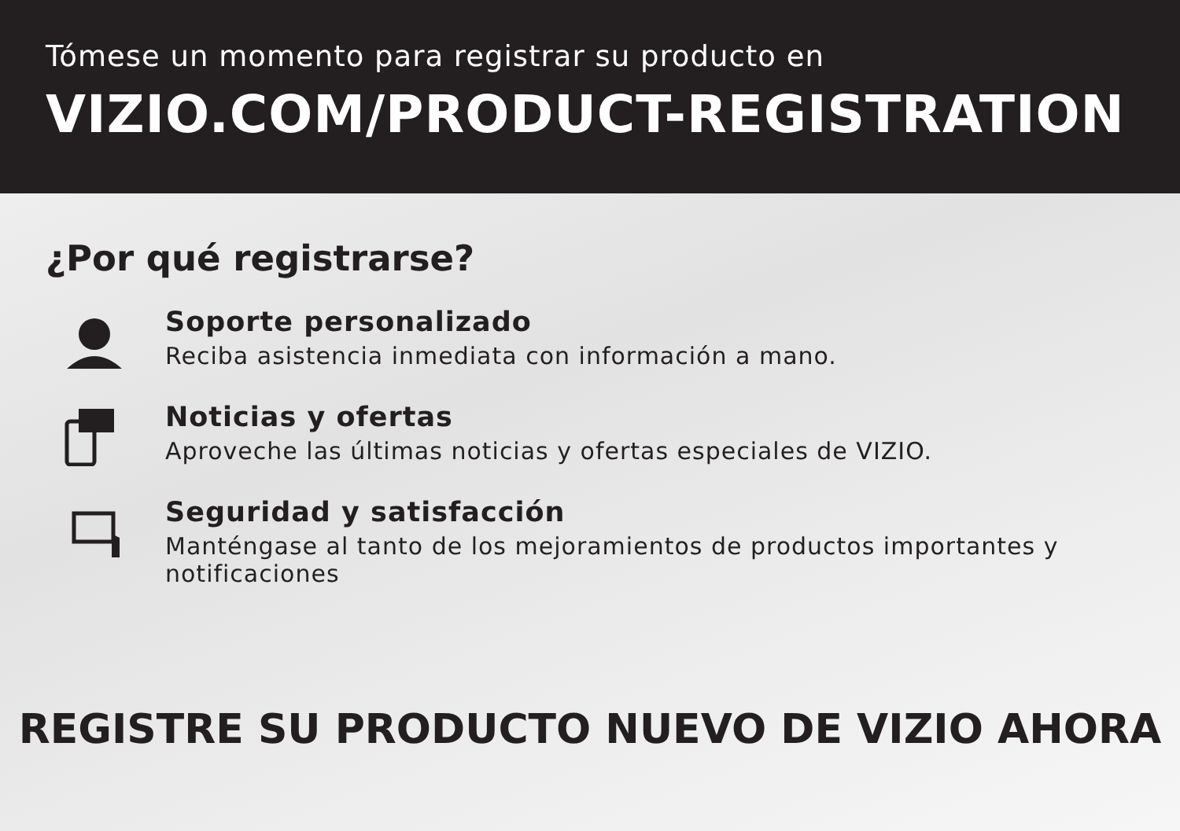Tómese un momento para registrar su producto en
VIZIO.COM/PRODUCT-REGISTRATION
¿Por qué registrarse?
Soporte personalizado
Reciba asistencia inmediata con información a mano.
Noticias y ofertas
Aproveche las últimas noticias y ofertas especiales de VIZIO.
Seguridad y satisfacción
Manténgase al tanto de los mejoramientos de productos importantes y notificaciones
REGISTRE SU PRODUCTO NUEVO DE VIZIO AHORA